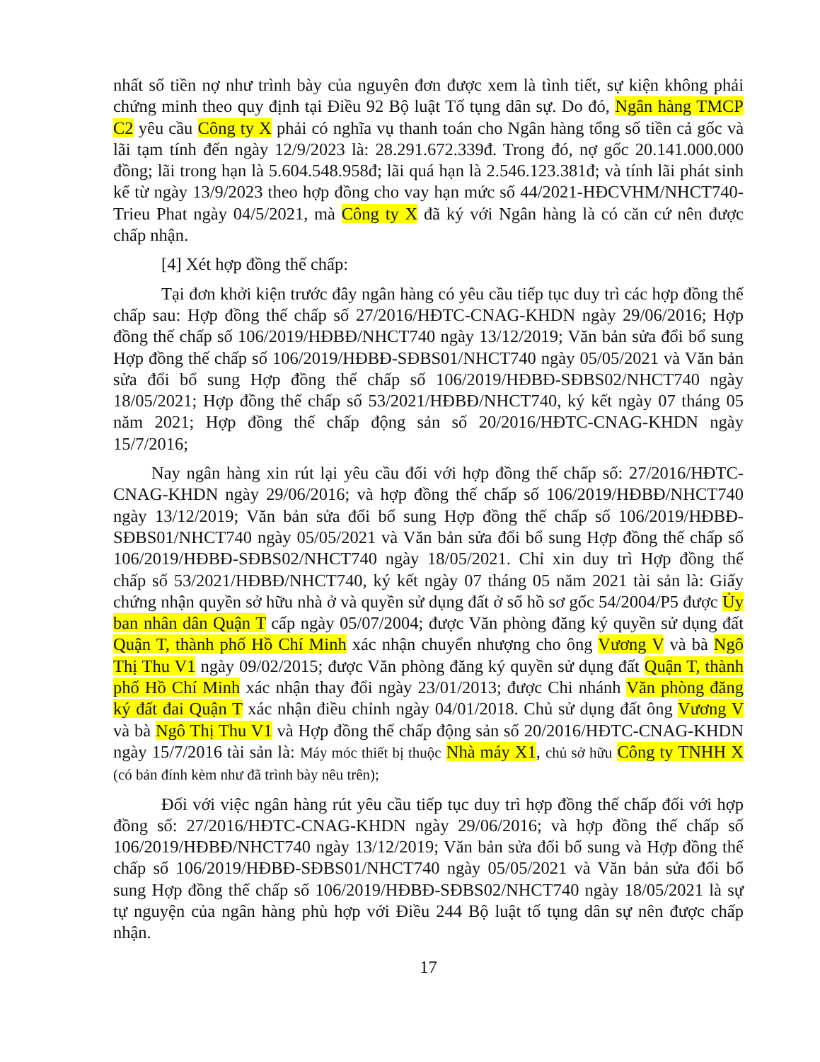nhất số tiền nợ như trình bày của nguyên đơn được xem là tình tiết, sự kiện không phải chứng minh theo quy định tại Điều 92 Bộ luật Tố tụng dân sự. Do đó, Ngân hàng TMCP C2 yêu cầu Công ty X phải có nghĩa vụ thanh toán cho Ngân hàng tổng số tiền cả gốc và lãi tạm tính đến ngày 12/9/2023 là: 28.291.672.339đ. Trong đó, nợ gốc 20.141.000.000 đồng; lãi trong hạn là 5.604.548.958đ; lãi quá hạn là 2.546.123.381đ; và tính lãi phát sinh kể từ ngày 13/9/2023 theo hợp đồng cho vay hạn mức số 44/2021-HĐCVHM/NHCT740-Trieu Phat ngày 04/5/2021, mà Công ty X đã ký với Ngân hàng là có căn cứ nên được chấp nhận.
[4] Xét hợp đồng thế chấp:
Tại đơn khởi kiện trước đây ngân hàng có yêu cầu tiếp tục duy trì các hợp đồng thế chấp sau: Hợp đồng thế chấp số 27/2016/HĐTC-CNAG-KHDN ngày 29/06/2016; Hợp đồng thế chấp số 106/2019/HĐBĐ/NHCT740 ngày 13/12/2019; Văn bản sửa đổi bổ sung Hợp đồng thế chấp số 106/2019/HĐBĐ-SĐBS01/NHCT740 ngày 05/05/2021 và Văn bản sửa đổi bổ sung Hợp đồng thế chấp số 106/2019/HĐBĐ-SĐBS02/NHCT740 ngày 18/05/2021; Hợp đồng thế chấp số 53/2021/HĐBĐ/NHCT740, ký kết ngày 07 tháng 05 năm 2021; Hợp đồng thế chấp động sản số 20/2016/HĐTC-CNAG-KHDN ngày 15/7/2016;
Nay ngân hàng xin rút lại yêu cầu đối với hợp đồng thế chấp số: 27/2016/HĐTC-CNAG-KHDN ngày 29/06/2016; và hợp đồng thế chấp số 106/2019/HĐBĐ/NHCT740 ngày 13/12/2019; Văn bản sửa đổi bổ sung Hợp đồng thế chấp số 106/2019/HĐBĐ-SĐBS01/NHCT740 ngày 05/05/2021 và Văn bản sửa đổi bổ sung Hợp đồng thế chấp số 106/2019/HĐBĐ-SĐBS02/NHCT740 ngày 18/05/2021. Chỉ xin duy trì Hợp đồng thế chấp số 53/2021/HĐBĐ/NHCT740, ký kết ngày 07 tháng 05 năm 2021 tài sản là: Giấy chứng nhận quyền sở hữu nhà ở và quyền sử dụng đất ở số hồ sơ gốc 54/2004/P5 được Ủy ban nhân dân Quận T cấp ngày 05/07/2004; được Văn phòng đăng ký quyền sử dụng đất Quận T, thành phố Hồ Chí Minh xác nhận chuyển nhượng cho ông Vương V và bà Ngô Thị Thu V1 ngày 09/02/2015; được Văn phòng đăng ký quyền sử dụng đất Quận T, thành phố Hồ Chí Minh xác nhận thay đổi ngày 23/01/2013; được Chi nhánh Văn phòng đăng ký đất đai Quận T xác nhận điều chỉnh ngày 04/01/2018. Chủ sử dụng đất ông Vương V và bà Ngô Thị Thu V1 và Hợp đồng thế chấp động sản số 20/2016/HĐTC-CNAG-KHDN ngày 15/7/2016 tài sản là: Máy móc thiết bị thuộc Nhà máy X1, chủ sở hữu Công ty TNHH X (có bản đính kèm như đã trình bày nêu trên);
Đối với việc ngân hàng rút yêu cầu tiếp tục duy trì hợp đồng thế chấp đối với hợp đồng số: 27/2016/HĐTC-CNAG-KHDN ngày 29/06/2016; và hợp đồng thế chấp số 106/2019/HĐBĐ/NHCT740 ngày 13/12/2019; Văn bản sửa đổi bổ sung và Hợp đồng thế chấp số 106/2019/HĐBĐ-SĐBS01/NHCT740 ngày 05/05/2021 và Văn bản sửa đổi bổ sung Hợp đồng thế chấp số 106/2019/HĐBĐ-SĐBS02/NHCT740 ngày 18/05/2021 là sự tự nguyện của ngân hàng phù hợp với Điều 244 Bộ luật tố tụng dân sự nên được chấp nhận.
17